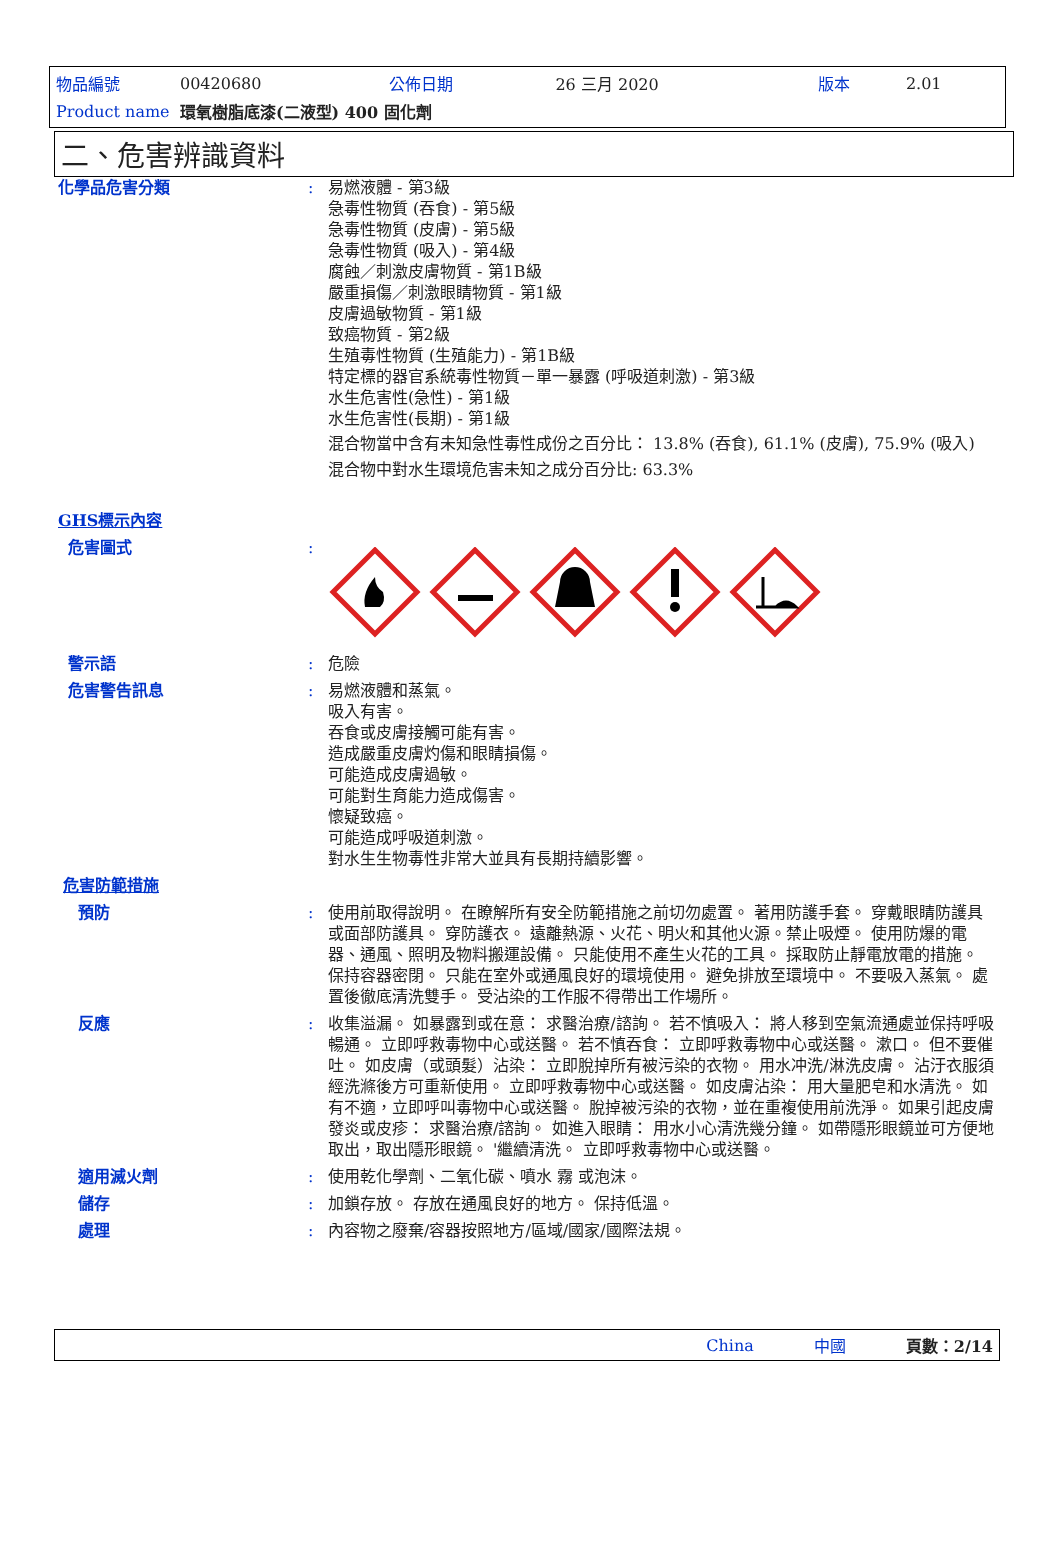| 物品編號 | 00420680 | 公佈日期 | 26 三月 2020 | 版本 | 2.01 |
| Product name | 環氧樹脂底漆(二液型) 400 固化劑 | | | | |
二、危害辨識資料
化學品危害分類 : 易燃液體 - 第3級
急毒性物質 (吞食) - 第5級
急毒性物質 (皮膚) - 第5級
急毒性物質 (吸入) - 第4級
腐蝕／刺激皮膚物質 - 第1B級
嚴重損傷／刺激眼睛物質 - 第1級
皮膚過敏物質 - 第1級
致癌物質 - 第2級
生殖毒性物質 (生殖能力) - 第1B級
特定標的器官系統毒性物質－單一暴露 (呼吸道刺激) - 第3級
水生危害性(急性) - 第1級
水生危害性(長期) - 第1級
混合物當中含有未知急性毒性成份之百分比： 13.8% (吞食), 61.1% (皮膚), 75.9% (吸入)
混合物中對水生環境危害未知之成分百分比: 63.3%
GHS標示內容
危害圖式 :
警示語 : 危險
危害警告訊息 : 易燃液體和蒸氣。
吸入有害。
吞食或皮膚接觸可能有害。
造成嚴重皮膚灼傷和眼睛損傷。
可能造成皮膚過敏。
可能對生育能力造成傷害。
懷疑致癌。
可能造成呼吸道刺激。
對水生生物毒性非常大並具有長期持續影響。
危害防範措施
預防 : 使用前取得說明。 在瞭解所有安全防範措施之前切勿處置。 著用防護手套。 穿戴眼睛防護具或面部防護具。 穿防護衣。 遠離熱源、火花、明火和其他火源。禁止吸煙。 使用防爆的電器、通風、照明及物料搬運設備。 只能使用不產生火花的工具。 採取防止靜電放電的措施。 保持容器密閉。 只能在室外或通風良好的環境使用。 避免排放至環境中。 不要吸入蒸氣。 處置後徹底清洗雙手。 受沾染的工作服不得帶出工作場所。
反應 : 收集溢漏。 如暴露到或在意： 求醫治療/諮詢。 若不慎吸入： 將人移到空氣流通處並保持呼吸暢通。 立即呼救毒物中心或送醫。 若不慎吞食： 立即呼救毒物中心或送醫。 漱口。 但不要催吐。 如皮膚（或頭髮）沾染： 立即脫掉所有被污染的衣物。 用水冲洗/淋洗皮膚。 沾汙衣服須經洗滌後方可重新使用。 立即呼救毒物中心或送醫。 如皮膚沾染： 用大量肥皂和水清洗。 如有不適，立即呼叫毒物中心或送醫。 脫掉被污染的衣物，並在重複使用前洗淨。 如果引起皮膚發炎或皮疹： 求醫治療/諮詢。 如進入眼睛： 用水小心清洗幾分鐘。 如帶隱形眼鏡並可方便地取出，取出隱形眼鏡。 '繼續清洗。 立即呼救毒物中心或送醫。
適用滅火劑 : 使用乾化學劑、二氧化碳、噴水 霧 或泡沫。
儲存 : 加鎖存放。 存放在通風良好的地方。 保持低溫。
處理 : 內容物之廢棄/容器按照地方/區域/國家/國際法規。
China 中國 頁數：2/14